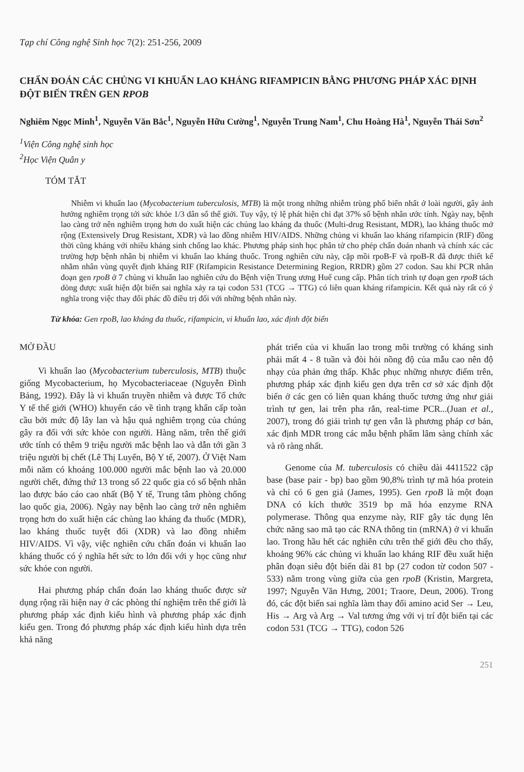Tạp chí Công nghệ Sinh học 7(2): 251-256, 2009
CHẨN ĐOÁN CÁC CHỦNG VI KHUẨN LAO KHÁNG RIFAMPICIN BẰNG PHƯƠNG PHÁP XÁC ĐỊNH ĐỘT BIẾN TRÊN GEN RPOB
Nghiêm Ngọc Minh<sup>1</sup>, Nguyễn Văn Bắc<sup>1</sup>, Nguyễn Hữu Cường<sup>1</sup>, Nguyễn Trung Nam<sup>1</sup>, Chu Hoàng Hà<sup>1</sup>, Nguyễn Thái Sơn<sup>2</sup>
<sup>1</sup> Viện Công nghệ sinh học
<sup>2</sup>Học Viện Quân y
TÓM TẮT
Nhiễm vi khuẩn lao (Mycobacterium tuberculosis, MTB) là một trong những nhiễm trùng phổ biến nhất ở loài người, gây ảnh hưởng nghiêm trọng tới sức khỏe 1/3 dân số thế giới. Tuy vậy, tỷ lệ phát hiện chỉ đạt 37% số bệnh nhân ước tính. Ngày nay, bệnh lao càng trở nên nghiêm trọng hơn do xuất hiện các chủng lao kháng đa thuốc (Multi-drug Resistant, MDR), lao kháng thuốc mở rộng (Extensively Drug Resistant, XDR) và lao đồng nhiễm HIV/AIDS. Những chủng vi khuẩn lao kháng rifampicin (RIF) đồng thời cũng kháng với nhiều kháng sinh chống lao khác. Phương pháp sinh học phân tử cho phép chẩn đoán nhanh và chính xác các trường hợp bệnh nhân bị nhiễm vi khuẩn lao kháng thuốc. Trong nghiên cứu này, cặp mồi rpoB-F và rpoB-R đã được thiết kế nhằm nhân vùng quyết định kháng RIF (Rifampicin Resistance Determining Region, RRDR) gồm 27 codon. Sau khi PCR nhân đoạn gen rpoB ở 7 chủng vi khuẩn lao nghiên cứu do Bệnh viện Trung ương Huế cung cấp. Phân tích trình tự đoạn gen rpoB tách dòng được xuất hiện đột biến sai nghĩa xảy ra tại codon 531 (TCG → TTG) có liên quan kháng rifampicin. Kết quả này rất có ý nghĩa trong việc thay đổi phác đồ điều trị đối với những bệnh nhân này.
Từ khóa: Gen rpoB, lao kháng đa thuốc, rifampicin, vi khuẩn lao, xác định đột biến
MỞ ĐẦU
Vi khuẩn lao (Mycobacterium tuberculosis, MTB) thuộc giống Mycobacterium, họ Mycobacteriaceae (Nguyễn Đình Bảng, 1992). Đây là vi khuẩn truyền nhiễm và được Tổ chức Y tế thế giới (WHO) khuyến cáo về tình trạng khẩn cấp toàn cầu bởi mức độ lây lan và hậu quả nghiêm trọng của chúng gây ra đối với sức khỏe con người. Hàng năm, trên thế giới ước tính có thêm 9 triệu người mắc bệnh lao và dẫn tới gần 3 triệu người bị chết (Lê Thị Luyến, Bộ Y tế, 2007). Ở Việt Nam mỗi năm có khoảng 100.000 người mắc bệnh lao và 20.000 người chết, đứng thứ 13 trong số 22 quốc gia có số bệnh nhân lao được báo cáo cao nhất (Bộ Y tế, Trung tâm phòng chống lao quốc gia, 2006). Ngày nay bệnh lao càng trở nên nghiêm trọng hơn do xuất hiện các chủng lao kháng đa thuốc (MDR), lao kháng thuốc tuyệt đối (XDR) và lao đồng nhiễm HIV/AIDS. Vì vậy, việc nghiên cứu chẩn đoán vi khuẩn lao kháng thuốc có ý nghĩa hết sức to lớn đối với y học cũng như sức khỏe con người.
Hai phương pháp chẩn đoán lao kháng thuốc được sử dụng rộng rãi hiện nay ở các phòng thí nghiệm trên thế giới là phương pháp xác định kiểu hình và phương pháp xác định kiểu gen. Trong đó phương pháp xác định kiểu hình dựa trên khả năng
phát triển của vi khuẩn lao trong môi trường có kháng sinh phải mất 4 - 8 tuần và đòi hỏi nồng độ của mẫu cao nên độ nhạy của phản ứng thấp. Khắc phục những nhược điểm trên, phương pháp xác định kiểu gen dựa trên cơ sở xác định đột biến ở các gen có liên quan kháng thuốc tương ứng như giải trình tự gen, lai trên pha rắn, real-time PCR...(Juan et al., 2007), trong đó giải trình tự gen vẫn là phương pháp cơ bản, xác định MDR trong các mẫu bệnh phẩm lâm sàng chính xác và rõ ràng nhất.
Genome của M. tuberculosis có chiều dài 4411522 cặp base (base pair - bp) bao gồm 90,8% trình tự mã hóa protein và chỉ có 6 gen giả (James, 1995). Gen rpoB là một đoạn DNA có kích thước 3519 bp mã hóa enzyme RNA polymerase. Thông qua enzyme này, RIF gây tác dụng lên chức năng sao mã tạo các RNA thông tin (mRNA) ở vi khuẩn lao. Trong hầu hết các nghiên cứu trên thế giới đều cho thấy, khoảng 96% các chủng vi khuẩn lao kháng RIF đều xuất hiện phân đoạn siêu đột biến dài 81 bp (27 codon từ codon 507 - 533) nằm trong vùng giữa của gen rpoB (Kristin, Margreta, 1997; Nguyễn Văn Hưng, 2001; Traore, Deun, 2006). Trong đó, các đột biến sai nghĩa làm thay đổi amino acid Ser → Leu, His → Arg và Arg → Val tương ứng với vị trí đột biến tại các codon 531 (TCG → TTG), codon 526
251